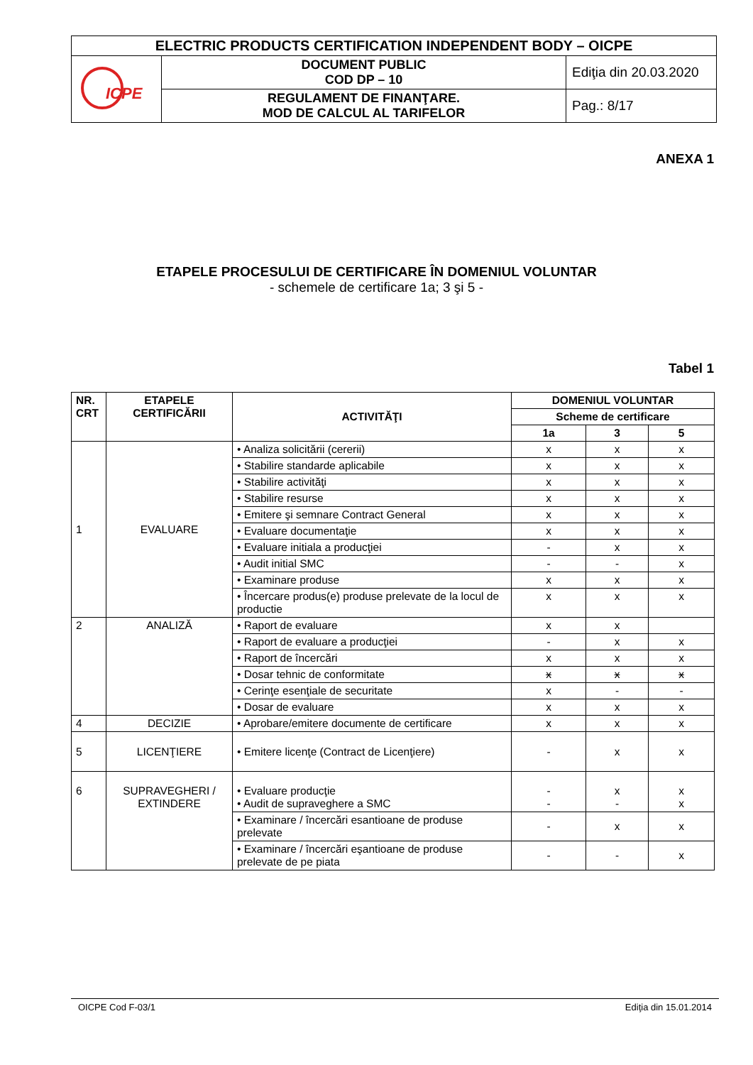| ELECTRIC PRODUCTS CERTIFICATION INDEPENDENT BODY – OICPE | | |
| ICPE | DOCUMENT PUBLIC COD DP – 10 | Ediţia din 20.03.2020 |
| | REGULAMENT DE FINANŢARE. MOD DE CALCUL AL TARIFELOR | Pag.: 8/17 |
ANEXA 1
ETAPELE PROCESULUI DE CERTIFICARE ÎN DOMENIUL VOLUNTAR
- schemele de certificare 1a; 3 şi 5 -
Tabel 1
| NR. CRT | ETAPELE CERTIFICĂRII | ACTIVITĂŢI | DOMENIUL VOLUNTAR | | |
| --- | --- | --- | --- | --- | --- |
| | | | Scheme de certificare | | |
| | | | 1a | 3 | 5 |
| 1 | EVALUARE | • Analiza solicitării (cererii) | x | x | x |
| | | • Stabilire standarde aplicabile | x | x | x |
| | | • Stabilire activităţi | x | x | x |
| | | • Stabilire resurse | x | x | x |
| | | • Emitere şi semnare Contract General | x | x | x |
| | | • Evaluare documentaţie | x | x | x |
| | | • Evaluare initiala a producţiei | - | x | x |
| | | • Audit initial SMC | - | - | x |
| | | • Examinare produse | x | x | x |
| | | • Încercare produs(e) produse prelevate de la locul de productie | x | x | x |
| 2 | ANALIZĂ | • Raport de evaluare | x | x | |
| | | • Raport de evaluare a producţiei | - | x | x |
| | | • Raport de încercări | x | x | x |
| | | • Dosar tehnic de conformitate | x | x | x |
| | | • Cerinţe esenţiale de securitate | x | - | - |
| | | • Dosar de evaluare | x | x | x |
| 4 | DECIZIE | • Aprobare/emitere documente de certificare | x | x | x |
| 5 | LICENŢIERE | • Emitere licenţe (Contract de Licenţiere) | - | x | x |
| 6 | SUPRAVEGHERI / EXTINDERE | • Evaluare producţie • Audit de supraveghere a SMC | - - | x - | x x |
| | | • Examinare / încercări esantioane de produse prelevate | - | x | x |
| | | • Examinare / încercări eşantioane de produse prelevate de pe piata | - | - | x |
OICPE Cod F-03/1 Ediţia din 15.01.2014